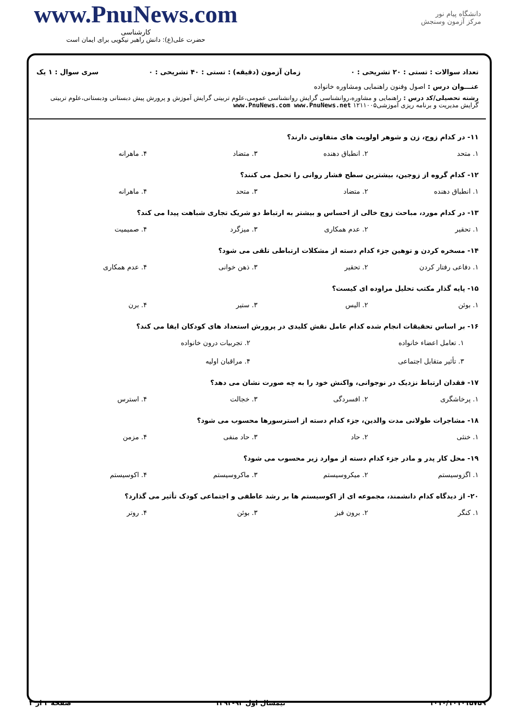دانشگاه پیام نور
مرکز آزمون وسنجش
www.PnuNews.com
کارشناسی
حضرت علی(ع): دانش راهبر نیکویی برای ایمان است
تعداد سوالات : تستی : ۲۰ تشریحی : ۰ زمان آزمون (دقیقه) : تستی : ۴۰ تشریحی : ۰ سری سوال : ۱ یک
عنـــوان درس : اصول وفنون راهنمایی ومشاوره خانواده
رشته تحصیلی/کد درس : راهنمایی و مشاوره،روانشناسی گرایش روانشناسی عمومی،علوم تربیتی گرایش آموزش و پرورش پیش دبستانی ودبستانی،علوم تربیتی گرایش مدیریت و برنامه ریزی آموزشی۱۲۱۱۰۰۵ www.PnuNews.com www.PnuNews.net
۱۱- در کدام زوج، زن و شوهر اولویت های متفاوتی دارند؟
۱. متحد ۲. انطباق دهنده ۳. متضاد ۴. ماهرانه
۱۲- کدام گروه از زوجین، بیشترین سطح فشار روانی را تحمل می کنند؟
۱. انطباق دهنده ۲. متضاد ۳. متحد ۴. ماهرانه
۱۳- در کدام مورد، مباحث زوج خالی از احساس و بیشتر به ارتباط دو شریک تجاری شباهت پیدا می کند؟
۱. تحقیر ۲. عدم همکاری ۳. میزگرد ۴. صمیمیت
۱۴- مسخره کردن و توهین جزء کدام دسته از مشکلات ارتباطی تلقی می شود؟
۱. دفاعی رفتار کردن ۲. تحقیر ۳. ذهن خوانی ۴. عدم همکاری
۱۵- پایه گذار مکتب تحلیل مراوده ای کیست؟
۱. بوئن ۲. الیس ۳. ستیر ۴. برن
۱۶- بر اساس تحقیقات انجام شده کدام عامل نقش کلیدی در پرورش استعداد های کودکان ایفا می کند؟
۱. تعامل اعضاء خانواده
۲. تجربیات درون خانواده
۳. تأثیر متقابل اجتماعی
۴. مراقبان اولیه
۱۷- فقدان ارتباط نزدیک در نوجوانی، واکنش خود را به چه صورت نشان می دهد؟
۱. پرخاشگری ۲. افسردگی ۳. خجالت ۴. استرس
۱۸- مشاجرات طولانی مدت والدین، جزء کدام دسته از استرسورها محسوب می شود؟
۱. خنثی ۲. حاد ۳. حاد منفی ۴. مزمن
۱۹- محل کار پدر و مادر جزء کدام دسته از موارد زیر محسوب می شود؟
۱. اگزوسیستم ۲. میکروسیستم ۳. ماکروسیستم ۴. اکوسیستم
۲۰- از دیدگاه کدام دانشمند، مجموعه ای از اکوسیستم ها بر رشد عاطفی و اجتماعی کودک تأثیر می گذارد؟
۱. کنگر ۲. برون فیز ۳. بوئن ۴. روتر
۱۰۱۰/۱۰۱۰۱۵۷۵۹ نیمسال اول ۹۳-۱۳۹۲ صفحه ۲ از ۲